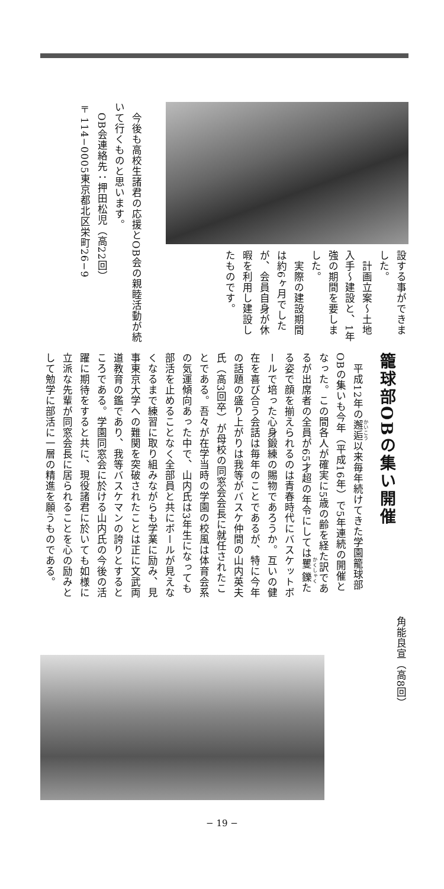設する事ができました。
　計画立案～土地入手～建設と、1年強の期間を要しました。
　実際の建設期間は約6ヶ月でしたが、会員自身が休暇を利用し建設したものです。
　今後も高校生諸君の応援とOB会の親睦活動が続いて行くものと思います。
　OB会連絡先：押田松児（高22回）
〒114−0005東京都北区栄町26−9
籠球部OBの集い開催
　平成12年の邂逅以来毎年続けてきた学園籠球部OBの集いも今年（平成16年）で5年連続の開催となった。この間各人が確実に5歳の齢を経た訳であるが出席者の全員が65才超の年令にしては矍鑠たる姿で顔を揃えられるのは青春時代にバスケットボールで培った心身鍛練の賜物であろうか。互いの健在を喜び合う会話は毎年のことであるが、特に今年の話題の盛り上がりは我等がバスケ仲間の山内英夫氏（高3回卒）が母校の同窓会会長に就任されたことである。吾々が在学当時の学園の校風は体育会系の気運傾向あった中で、山内氏は3年生になっても部活を止めることなく全部員と共にボールが見えなくなるまで練習に取り組みながらも学業に励み、見事東京大学への難関を突破されたことは正に文武両道教育の鑑であり、我等バスケマンの誇りとするところである。学園同窓会に於ける山内氏の今後の活躍に期待をすると共に、現役諸君に於いても如様に立派な先輩が同窓会長に居られることを心の励みとして勉学に部活に一層の精進を願うものである。
角能良宣（高8回）
− 19 −